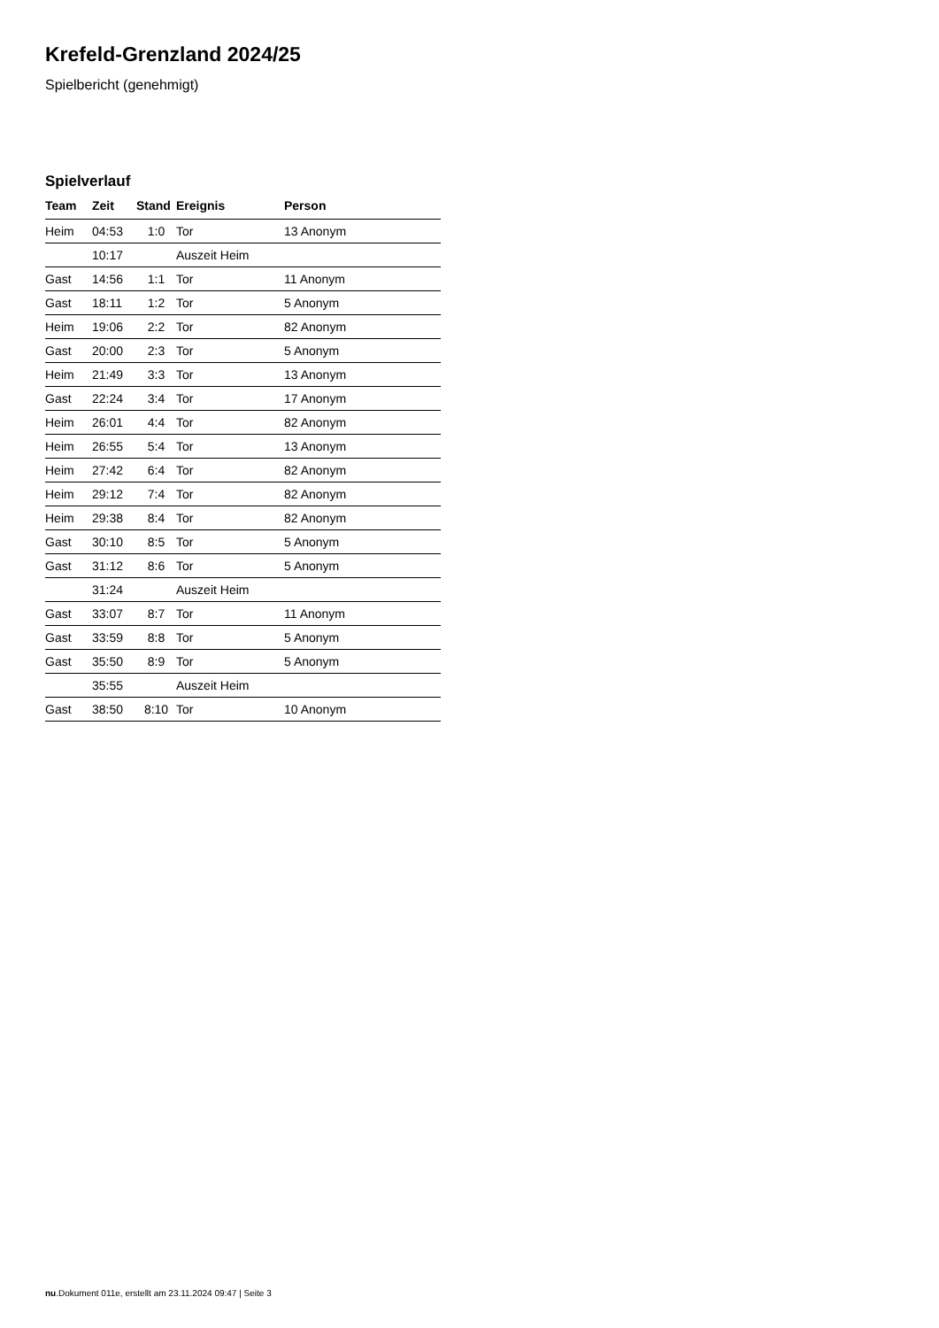Krefeld-Grenzland 2024/25
Spielbericht (genehmigt)
Spielverlauf
| Team | Zeit | Stand | Ereignis | Person |
| --- | --- | --- | --- | --- |
| Heim | 04:53 | 1:0 | Tor | 13 Anonym |
| | 10:17 | | Auszeit Heim | |
| Gast | 14:56 | 1:1 | Tor | 11 Anonym |
| Gast | 18:11 | 1:2 | Tor | 5 Anonym |
| Heim | 19:06 | 2:2 | Tor | 82 Anonym |
| Gast | 20:00 | 2:3 | Tor | 5 Anonym |
| Heim | 21:49 | 3:3 | Tor | 13 Anonym |
| Gast | 22:24 | 3:4 | Tor | 17 Anonym |
| Heim | 26:01 | 4:4 | Tor | 82 Anonym |
| Heim | 26:55 | 5:4 | Tor | 13 Anonym |
| Heim | 27:42 | 6:4 | Tor | 82 Anonym |
| Heim | 29:12 | 7:4 | Tor | 82 Anonym |
| Heim | 29:38 | 8:4 | Tor | 82 Anonym |
| Gast | 30:10 | 8:5 | Tor | 5 Anonym |
| Gast | 31:12 | 8:6 | Tor | 5 Anonym |
| | 31:24 | | Auszeit Heim | |
| Gast | 33:07 | 8:7 | Tor | 11 Anonym |
| Gast | 33:59 | 8:8 | Tor | 5 Anonym |
| Gast | 35:50 | 8:9 | Tor | 5 Anonym |
| | 35:55 | | Auszeit Heim | |
| Gast | 38:50 | 8:10 | Tor | 10 Anonym |
nu.Dokument 011e, erstellt am 23.11.2024 09:47 | Seite 3